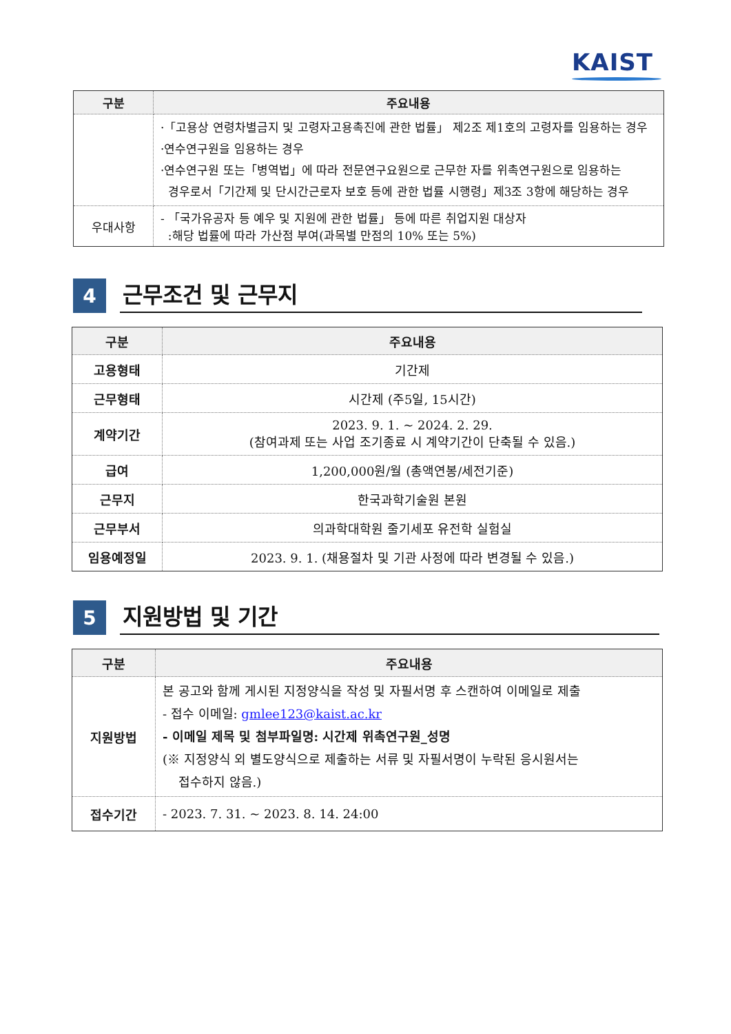KAIST
| 구분 | 주요내용 |
| --- | --- |
| | ·「고용상 연령차별금지 및 고령자고용촉진에 관한 법률」 제2조 제1호의 고령자를 임용하는 경우 ·연수연구원을 임용하는 경우 ·연수연구원 또는「병역법」에 따라 전문연구요원으로 근무한 자를 위촉연구원으로 임용하는 경우로서「기간제 및 단시간근로자 보호 등에 관한 법률 시행령」제3조 3항에 해당하는 경우 |
| 우대사항 | - 「국가유공자 등 예우 및 지원에 관한 법률」 등에 따른 취업지원 대상자 :해당 법률에 따라 가산점 부여(과목별 만점의 10% 또는 5%) |
4
근무조건 및 근무지
| 구분 | 주요내용 |
| --- | --- |
| 고용형태 | 기간제 |
| 근무형태 | 시간제 (주5일, 15시간) |
| 계약기간 | 2023. 9. 1. ~ 2024. 2. 29. (참여과제 또는 사업 조기종료 시 계약기간이 단축될 수 있음.) |
| 급여 | 1,200,000원/월 (총액연봉/세전기준) |
| 근무지 | 한국과학기술원 본원 |
| 근무부서 | 의과학대학원 줄기세포 유전학 실험실 |
| 임용예정일 | 2023. 9. 1. (채용절차 및 기관 사정에 따라 변경될 수 있음.) |
5
지원방법 및 기간
| 구분 | 주요내용 |
| --- | --- |
| 지원방법 | 본 공고와 함께 게시된 지정양식을 작성 및 자필서명 후 스캔하여 이메일로 제출 - 접수 이메일: gmlee123@kaist.ac.kr - 이메일 제목 및 첨부파일명: 시간제 위촉연구원_성명 (※ 지정양식 외 별도양식으로 제출하는 서류 및 자필서명이 누락된 응시원서는 접수하지 않음.) |
| 접수기간 | - 2023. 7. 31. ~ 2023. 8. 14. 24:00 |